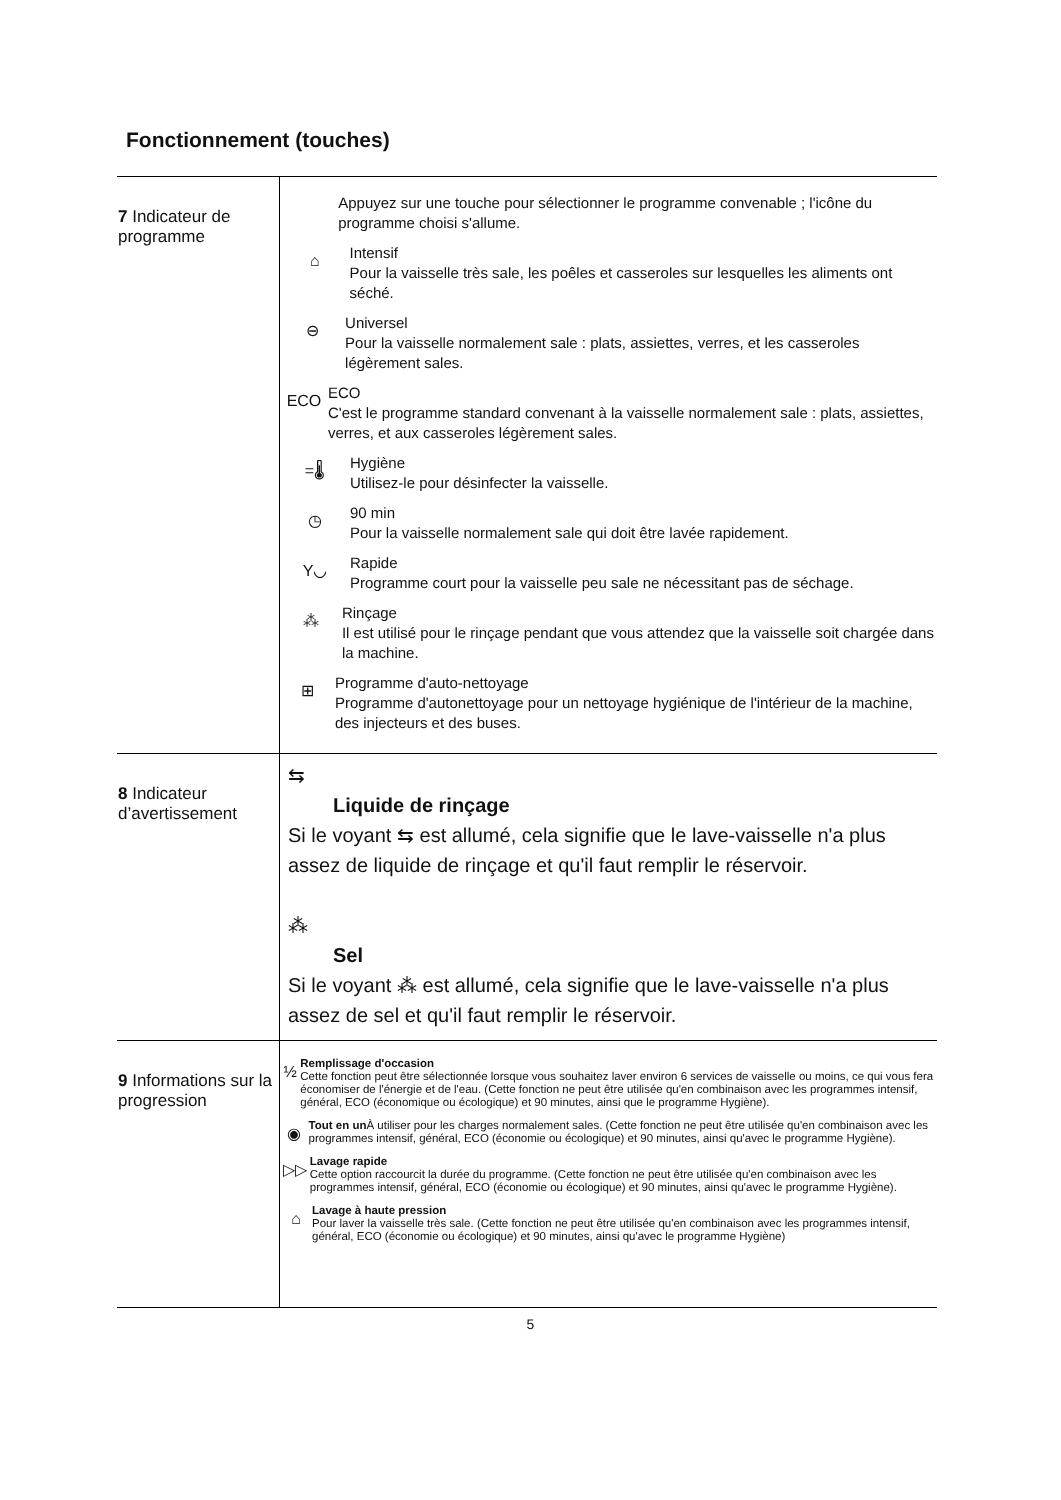Fonctionnement (touches)
| 7 Indicateur de programme | Appuyez sur une touche pour sélectionner le programme convenable ; l'icône du programme choisi s'allume. ⌂ Intensif Pour la vaisselle très sale, les poêles et casseroles sur lesquelles les aliments ont séché. ⊖ Universel Pour la vaisselle normalement sale : plats, assiettes, verres, et les casseroles légèrement sales. ECO ECO C'est le programme standard convenant à la vaisselle normalement sale : plats, assiettes, verres, et aux casseroles légèrement sales. =🌡 Hygiène Utilisez-le pour désinfecter la vaisselle. ◷ 90 min Pour la vaisselle normalement sale qui doit être lavée rapidement. Y◡ Rapide Programme court pour la vaisselle peu sale ne nécessitant pas de séchage. ⁂ Rinçage Il est utilisé pour le rinçage pendant que vous attendez que la vaisselle soit chargée dans la machine. ⊞ Programme d'auto-nettoyage Programme d'autonettoyage pour un nettoyage hygiénique de l'intérieur de la machine, des injecteurs et des buses. |
| 8 Indicateur d’avertissement | ⇆ Liquide de rinçage Si le voyant ⇆ est allumé, cela signifie que le lave-vaisselle n'a plus assez de liquide de rinçage et qu'il faut remplir le réservoir. ⁂ Sel Si le voyant ⁂ est allumé, cela signifie que le lave-vaisselle n'a plus assez de sel et qu'il faut remplir le réservoir. |
| 9 Informations sur la progression | ½ Remplissage d'occasion Cette fonction peut être sélectionnée lorsque vous souhaitez laver environ 6 services de vaisselle ou moins, ce qui vous fera économiser de l'énergie et de l'eau. (Cette fonction ne peut être utilisée qu'en combinaison avec les programmes intensif, général, ECO (économique ou écologique) et 90 minutes, ainsi que le programme Hygiène). ◉ Tout en un À utiliser pour les charges normalement sales. (Cette fonction ne peut être utilisée qu'en combinaison avec les programmes intensif, général, ECO (économie ou écologique) et 90 minutes, ainsi qu'avec le programme Hygiène). ▷▷ Lavage rapide Cette option raccourcit la durée du programme. (Cette fonction ne peut être utilisée qu'en combinaison avec les programmes intensif, général, ECO (économie ou écologique) et 90 minutes, ainsi qu'avec le programme Hygiène). ⌂ Lavage à haute pression Pour laver la vaisselle très sale. (Cette fonction ne peut être utilisée qu'en combinaison avec les programmes intensif, général, ECO (économie ou écologique) et 90 minutes, ainsi qu'avec le programme Hygiène) |
5